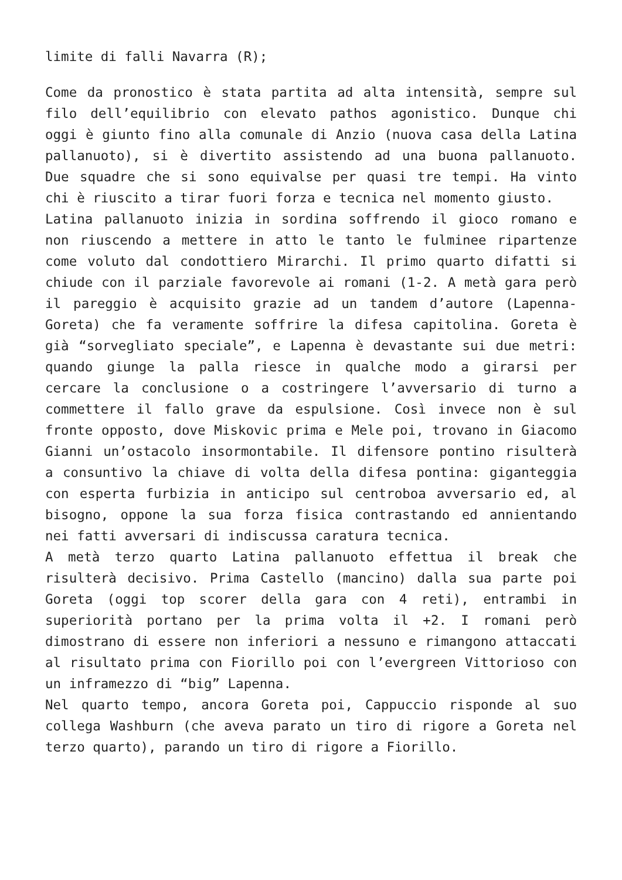limite di falli Navarra (R);
Come da pronostico è stata partita ad alta intensità, sempre sul filo dell’equilibrio con elevato pathos agonistico. Dunque chi oggi è giunto fino alla comunale di Anzio (nuova casa della Latina pallanuoto), si è divertito assistendo ad una buona pallanuoto. Due squadre che si sono equivalse per quasi tre tempi. Ha vinto chi è riuscito a tirar fuori forza e tecnica nel momento giusto.
Latina pallanuoto inizia in sordina soffrendo il gioco romano e non riuscendo a mettere in atto le tanto le fulminee ripartenze come voluto dal condottiero Mirarchi. Il primo quarto difatti si chiude con il parziale favorevole ai romani (1-2. A metà gara però il pareggio è acquisito grazie ad un tandem d’autore (Lapenna-Goreta) che fa veramente soffrire la difesa capitolina. Goreta è già “sorvegliato speciale”, e Lapenna è devastante sui due metri: quando giunge la palla riesce in qualche modo a girarsi per cercare la conclusione o a costringere l’avversario di turno a commettere il fallo grave da espulsione. Così invece non è sul fronte opposto, dove Miskovic prima e Mele poi, trovano in Giacomo Gianni un’ostacolo insormontabile. Il difensore pontino risulterà a consuntivo la chiave di volta della difesa pontina: giganteggia con esperta furbizia in anticipo sul centroboa avversario ed, al bisogno, oppone la sua forza fisica contrastando ed annientando nei fatti avversari di indiscussa caratura tecnica.
A metà terzo quarto Latina pallanuoto effettua il break che risulterà decisivo. Prima Castello (mancino) dalla sua parte poi Goreta (oggi top scorer della gara con 4 reti), entrambi in superiorità portano per la prima volta il +2. I romani però dimostrano di essere non inferiori a nessuno e rimangono attaccati al risultato prima con Fiorillo poi con l’evergreen Vittorioso con un inframezzo di “big” Lapenna.
Nel quarto tempo, ancora Goreta poi, Cappuccio risponde al suo collega Washburn (che aveva parato un tiro di rigore a Goreta nel terzo quarto), parando un tiro di rigore a Fiorillo.